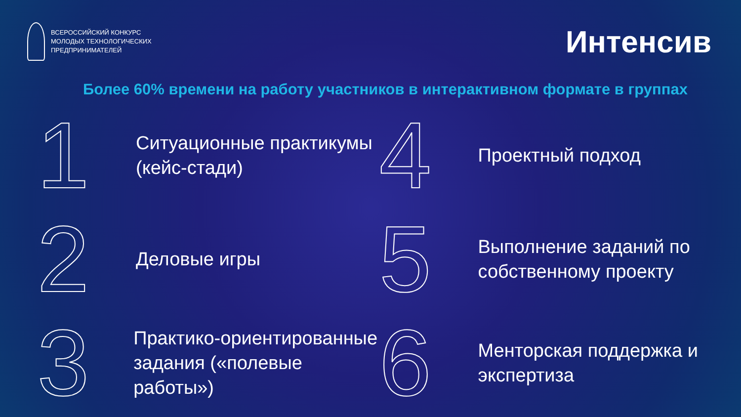ВСЕРОССИЙСКИЙ КОНКУРС
МОЛОДЫХ ТЕХНОЛОГИЧЕСКИХ
ПРЕДПРИНИМАТЕЛЕЙ
Интенсив
Более 60% времени на работу участников в интерактивном формате в группах
1
Ситуационные практикумы
(кейс-стади)
4
Проектный подход
2
Деловые игры
5
Выполнение заданий по
собственному проекту
3
Практико-ориентированные
задания («полевые работы»)
6
Менторская поддержка и
экспертиза